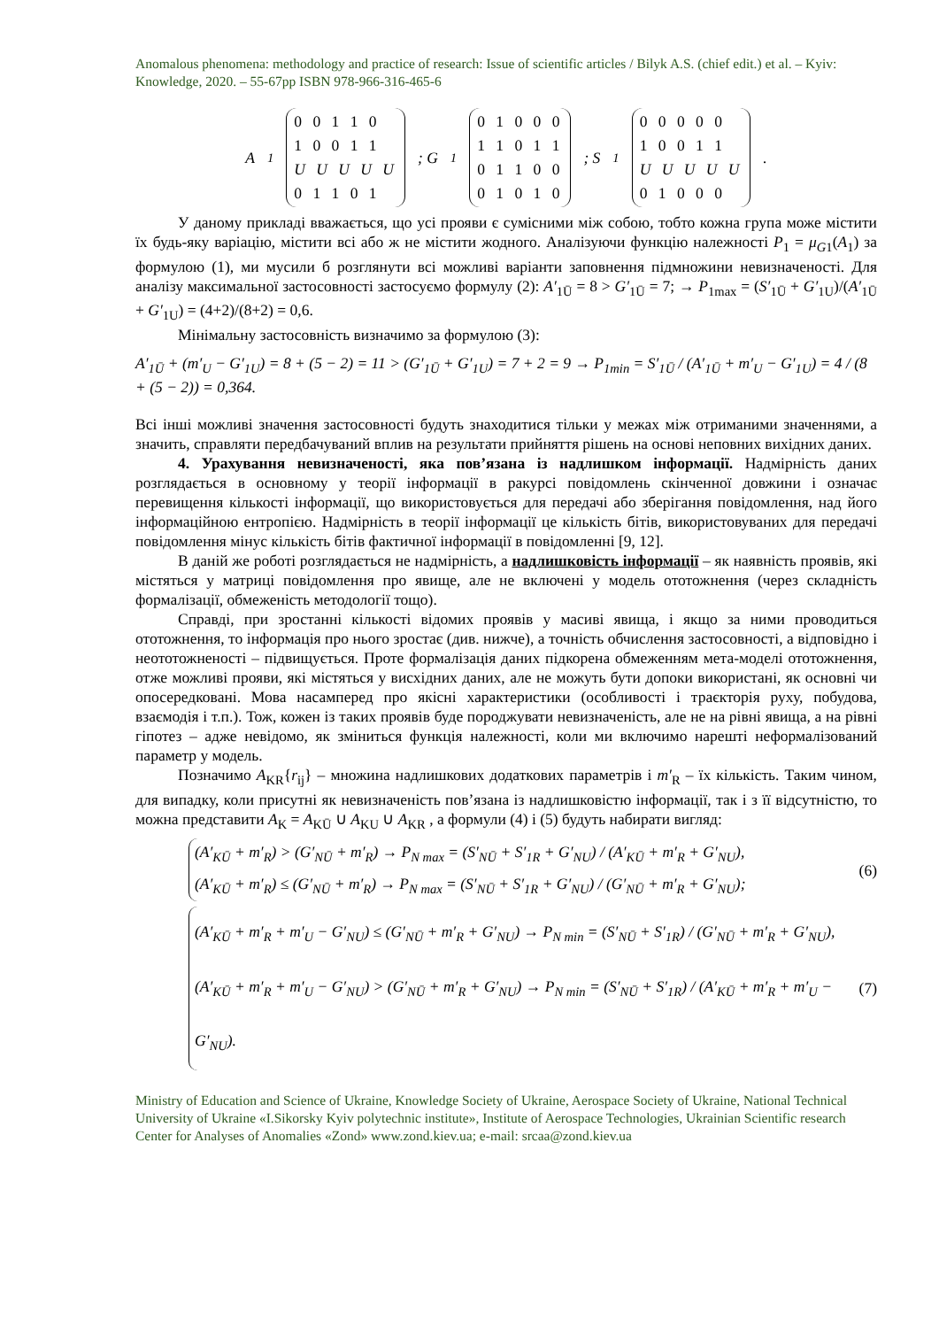Anomalous phenomena: methodology and practice of research: Issue of scientific articles / Bilyk A.S. (chief edit.) et al. – Kyiv: Knowledge, 2020. – 55-67pp ISBN 978-966-316-465-6
A<sub>1</sub> 0 0 1 1 0
1 0 0 1 1
U U U U U
0 1 1 0 1; G<sub>1</sub> 0 1 0 0 0
1 1 0 1 1
0 1 1 0 0
0 1 0 1 0; S<sub>1</sub> 0 0 0 0 0
1 0 0 1 1
U U U U U
0 1 0 0 0.
У даному прикладі вважається, що усі прояви є сумісними між собою, тобто кожна група може містити їх будь-яку варіацію, містити всі або ж не містити жодного. Аналізуючи функцію належності P<sub>1</sub> = μ<sub>G1</sub>(A<sub>1</sub>) за формулою (1), ми мусили б розглянути всі можливі варіанти заповнення підмножини невизначеності. Для аналізу максимальної застосовності застосуємо формулу (2): A′<sub>1Ū</sub> = 8 > G′<sub>1Ū</sub> = 7; → P<sub>1max</sub> = (S′<sub>1Ū</sub> + G′<sub>1U</sub>)/(A′<sub>1Ū</sub> + G′<sub>1U</sub>) = (4+2)/(8+2) = 0,6.
Мінімальну застосовність визначимо за формулою (3):
A′<sub>1Ū</sub> + (m′<sub>U</sub> − G′<sub>1U</sub>) = 8 + (5 − 2) = 11 > (G′<sub>1Ū</sub> + G′<sub>1U</sub>) = 7 + 2 = 9 → P<sub>1min</sub> = S′<sub>1Ū</sub> / (A′<sub>1Ū</sub> + m′<sub>U</sub> − G′<sub>1U</sub>) = 4 / (8 + (5 − 2)) = 0,364.
Всі інші можливі значення застосовності будуть знаходитися тільки у межах між отриманими значеннями, а значить, справляти передбачуваний вплив на результати прийняття рішень на основі неповних вихідних даних.
4. Урахування невизначеності, яка пов’язана із надлишком інформації. Надмірність даних розглядається в основному у теорії інформації в ракурсі повідомлень скінченної довжини і означає перевищення кількості інформації, що використовується для передачі або зберігання повідомлення, над його інформаційною ентропією. Надмірність в теорії інформації це кількість бітів, використовуваних для передачі повідомлення мінус кількість бітів фактичної інформації в повідомленні [9, 12].
В даній же роботі розглядається не надмірність, а надлишковість інформації – як наявність проявів, які містяться у матриці повідомлення про явище, але не включені у модель ототожнення (через складність формалізації, обмеженість методології тощо).
Справді, при зростанні кількості відомих проявів у масиві явища, і якщо за ними проводиться ототожнення, то інформація про нього зростає (див. нижче), а точність обчислення застосовності, а відповідно і неототожненості – підвищується. Проте формалізація даних підкорена обмеженням мета-моделі ототожнення, отже можливі прояви, які містяться у висхідних даних, але не можуть бути допоки використані, як основні чи опосередковані. Мова насамперед про якісні характеристики (особливості і траєкторія руху, побудова, взаємодія і т.п.). Тож, кожен із таких проявів буде породжувати невизначеність, але не на рівні явища, а на рівні гіпотез – адже невідомо, як зміниться функція належності, коли ми включимо нарешті неформалізований параметр у модель.
Позначимо A<sub>KR</sub>{r<sub>ij</sub>} – множина надлишкових додаткових параметрів і m′<sub>R</sub> – їх кількість. Таким чином, для випадку, коли присутні як невизначеність пов’язана із надлишковістю інформації, так і з її відсутністю, то можна представити A<sub>K</sub> = A<sub>KŪ</sub> ∪ A<sub>KU</sub> ∪ A<sub>KR</sub> , а формули (4) і (5) будуть набирати вигляд:
(A′<sub>KŪ</sub> + m′<sub>R</sub>) > (G′<sub>NŪ</sub> + m′<sub>R</sub>) → P<sub>N max</sub> = (S′<sub>NŪ</sub> + S′<sub>1R</sub> + G′<sub>NU</sub>) / (A′<sub>KŪ</sub> + m′<sub>R</sub> + G′<sub>NU</sub>),
(A′<sub>KŪ</sub> + m′<sub>R</sub>) ≤ (G′<sub>NŪ</sub> + m′<sub>R</sub>) → P<sub>N max</sub> = (S′<sub>NŪ</sub> + S′<sub>1R</sub> + G′<sub>NU</sub>) / (G′<sub>NŪ</sub> + m′<sub>R</sub> + G′<sub>NU</sub>);
(6)
(A′<sub>KŪ</sub> + m′<sub>R</sub> + m′<sub>U</sub> − G′<sub>NU</sub>) ≤ (G′<sub>NŪ</sub> + m′<sub>R</sub> + G′<sub>NU</sub>) → P<sub>N min</sub> = (S′<sub>NŪ</sub> + S′<sub>1R</sub>) / (G′<sub>NŪ</sub> + m′<sub>R</sub> + G′<sub>NU</sub>),
(A′<sub>KŪ</sub> + m′<sub>R</sub> + m′<sub>U</sub> − G′<sub>NU</sub>) > (G′<sub>NŪ</sub> + m′<sub>R</sub> + G′<sub>NU</sub>) → P<sub>N min</sub> = (S′<sub>NŪ</sub> + S′<sub>1R</sub>) / (A′<sub>KŪ</sub> + m′<sub>R</sub> + m′<sub>U</sub> − G′<sub>NU</sub>).
(7)
Ministry of Education and Science of Ukraine, Knowledge Society of Ukraine, Aerospace Society of Ukraine, National Technical University of Ukraine «I.Sikorsky Kyiv polytechnic institute», Institute of Aerospace Technologies, Ukrainian Scientific research Center for Analyses of Anomalies «Zond» www.zond.kiev.ua; e-mail: srcaa@zond.kiev.ua